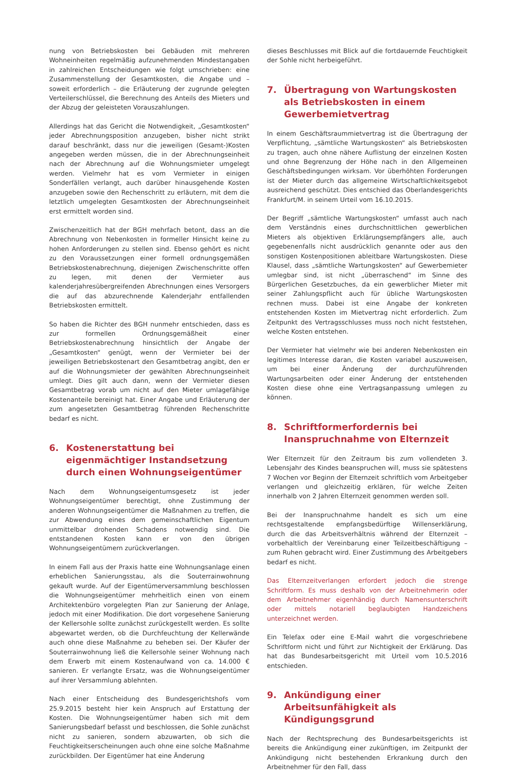nung von Betriebskosten bei Gebäuden mit mehreren Wohneinheiten regelmäßig aufzunehmenden Mindestangaben in zahlreichen Entscheidungen wie folgt umschrieben: eine Zusammenstellung der Gesamtkosten, die Angabe und – soweit erforderlich – die Erläuterung der zugrunde gelegten Verteilerschlüssel, die Berechnung des Anteils des Mieters und der Abzug der geleisteten Vorauszahlungen.
Allerdings hat das Gericht die Notwendigkeit, „Gesamtkosten“ jeder Abrechnungsposition anzugeben, bisher nicht strikt darauf beschränkt, dass nur die jeweiligen (Gesamt-)Kosten angegeben werden müssen, die in der Abrechnungseinheit nach der Abrechnung auf die Wohnungsmieter umgelegt werden. Vielmehr hat es vom Vermieter in einigen Sonderfällen verlangt, auch darüber hinausgehende Kosten anzugeben sowie den Rechenschritt zu erläutern, mit dem die letztlich umgelegten Gesamtkosten der Abrechnungseinheit erst ermittelt worden sind.
Zwischenzeitlich hat der BGH mehrfach betont, dass an die Abrechnung von Nebenkosten in formeller Hinsicht keine zu hohen Anforderungen zu stellen sind. Ebenso gehört es nicht zu den Voraussetzungen einer formell ordnungsgemäßen Betriebskostenabrechnung, diejenigen Zwischenschritte offen zu legen, mit denen der Vermieter aus kalenderjahresübergreifenden Abrechnungen eines Versorgers die auf das abzurechnende Kalenderjahr entfallenden Betriebskosten ermittelt.
So haben die Richter des BGH nunmehr entschieden, dass es zur formellen Ordnungsgemäßheit einer Betriebskostenabrechnung hinsichtlich der Angabe der „Gesamtkosten“ genügt, wenn der Vermieter bei der jeweiligen Betriebskostenart den Gesamtbetrag angibt, den er auf die Wohnungsmieter der gewählten Abrechnungseinheit umlegt. Dies gilt auch dann, wenn der Vermieter diesen Gesamtbetrag vorab um nicht auf den Mieter umlagefähige Kostenanteile bereinigt hat. Einer Angabe und Erläuterung der zum angesetzten Gesamtbetrag führenden Rechenschritte bedarf es nicht.
6. Kostenerstattung bei eigenmächtiger Instandsetzung durch einen Wohnungseigentümer
Nach dem Wohnungseigentumsgesetz ist jeder Wohnungseigentümer berechtigt, ohne Zustimmung der anderen Wohnungseigentümer die Maßnahmen zu treffen, die zur Abwendung eines dem gemeinschaftlichen Eigentum unmittelbar drohenden Schadens notwendig sind. Die entstandenen Kosten kann er von den übrigen Wohnungseigentümern zurückverlangen.
In einem Fall aus der Praxis hatte eine Wohnungsanlage einen erheblichen Sanierungsstau, als die Souterrainwohnung gekauft wurde. Auf der Eigentümerversammlung beschlossen die Wohnungseigentümer mehrheitlich einen von einem Architektenbüro vorgelegten Plan zur Sanierung der Anlage, jedoch mit einer Modifikation. Die dort vorgesehene Sanierung der Kellersohle sollte zunächst zurückgestellt werden. Es sollte abgewartet werden, ob die Durchfeuchtung der Kellerwände auch ohne diese Maßnahme zu beheben sei. Der Käufer der Souterrainwohnung ließ die Kellersohle seiner Wohnung nach dem Erwerb mit einem Kostenaufwand von ca. 14.000 € sanieren. Er verlangte Ersatz, was die Wohnungseigentümer auf ihrer Versammlung ablehnten.
Nach einer Entscheidung des Bundesgerichtshofs vom 25.9.2015 besteht hier kein Anspruch auf Erstattung der Kosten. Die Wohnungseigentümer haben sich mit dem Sanierungsbedarf befasst und beschlossen, die Sohle zunächst nicht zu sanieren, sondern abzuwarten, ob sich die Feuchtigkeitserscheinungen auch ohne eine solche Maßnahme zurückbilden. Der Eigentümer hat eine Änderung
dieses Beschlusses mit Blick auf die fortdauernde Feuchtigkeit der Sohle nicht herbeigeführt.
7. Übertragung von Wartungskosten als Betriebskosten in einem Gewerbemietvertrag
In einem Geschäftsraummietvertrag ist die Übertragung der Verpflichtung, „sämtliche Wartungskosten“ als Betriebskosten zu tragen, auch ohne nähere Auflistung der einzelnen Kosten und ohne Begrenzung der Höhe nach in den Allgemeinen Geschäftsbedingungen wirksam. Vor überhöhten Forderungen ist der Mieter durch das allgemeine Wirtschaftlichkeitsgebot ausreichend geschützt. Dies entschied das Oberlandesgerichts Frankfurt/M. in seinem Urteil vom 16.10.2015.
Der Begriff „sämtliche Wartungskosten“ umfasst auch nach dem Verständnis eines durchschnittlichen gewerblichen Mieters als objektiven Erklärungsempfängers alle, auch gegebenenfalls nicht ausdrücklich genannte oder aus den sonstigen Kostenpositionen ableitbare Wartungskosten. Diese Klausel, dass „sämtliche Wartungskosten“ auf Gewerbemieter umlegbar sind, ist nicht „überraschend“ im Sinne des Bürgerlichen Gesetzbuches, da ein gewerblicher Mieter mit seiner Zahlungspflicht auch für übliche Wartungskosten rechnen muss. Dabei ist eine Angabe der konkreten entstehenden Kosten im Mietvertrag nicht erforderlich. Zum Zeitpunkt des Vertragsschlusses muss noch nicht feststehen, welche Kosten entstehen.
Der Vermieter hat vielmehr wie bei anderen Nebenkosten ein legitimes Interesse daran, die Kosten variabel auszuweisen, um bei einer Änderung der durchzuführenden Wartungsarbeiten oder einer Änderung der entstehenden Kosten diese ohne eine Vertragsanpassung umlegen zu können.
8. Schriftformerfordernis bei Inanspruchnahme von Elternzeit
Wer Elternzeit für den Zeitraum bis zum vollendeten 3. Lebensjahr des Kindes beanspruchen will, muss sie spätestens 7 Wochen vor Beginn der Elternzeit schriftlich vom Arbeitgeber verlangen und gleichzeitig erklären, für welche Zeiten innerhalb von 2 Jahren Elternzeit genommen werden soll.
Bei der Inanspruchnahme handelt es sich um eine rechtsgestaltende empfangsbedürftige Willenserklärung, durch die das Arbeitsverhältnis während der Elternzeit – vorbehaltlich der Vereinbarung einer Teilzeitbeschäftigung – zum Ruhen gebracht wird. Einer Zustimmung des Arbeitgebers bedarf es nicht.
Das Elternzeitverlangen erfordert jedoch die strenge Schriftform. Es muss deshalb von der Arbeitnehmerin oder dem Arbeitnehmer eigenhändig durch Namensunterschrift oder mittels notariell beglaubigten Handzeichens unterzeichnet werden.
Ein Telefax oder eine E-Mail wahrt die vorgeschriebene Schriftform nicht und führt zur Nichtigkeit der Erklärung. Das hat das Bundesarbeitsgericht mit Urteil vom 10.5.2016 entschieden.
9. Ankündigung einer Arbeitsunfähigkeit als Kündigungsgrund
Nach der Rechtsprechung des Bundesarbeitsgerichts ist bereits die Ankündigung einer zukünftigen, im Zeitpunkt der Ankündigung nicht bestehenden Erkrankung durch den Arbeitnehmer für den Fall, dass